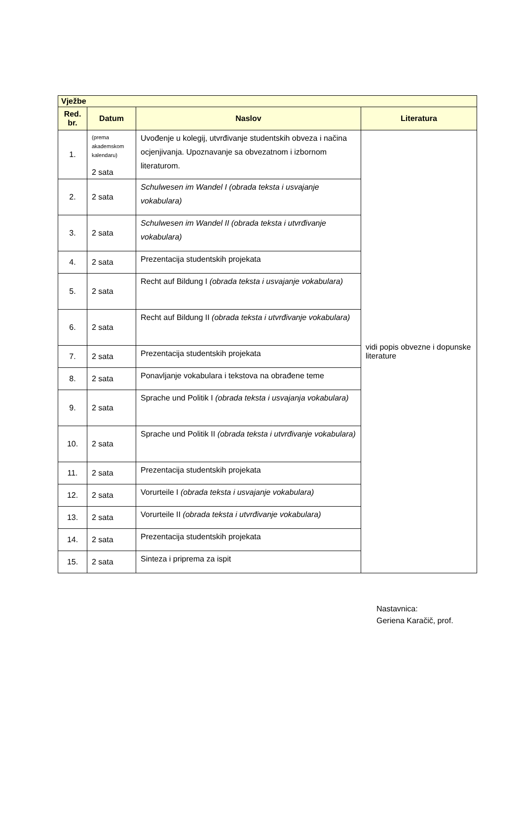| Vježbe | | | |
| --- | --- | --- | --- |
| Red. br. | Datum | Naslov | Literatura |
| 1. | (prema akademskom kalendaru) 2 sata | Uvođenje u kolegij, utvrđivanje studentskih obveza i načina ocjenjivanja. Upoznavanje sa obvezatnom i izbornom literaturom. | vidi popis obvezne i dopunske literature |
| 2. | 2 sata | Schulwesen im Wandel I (obrada teksta i usvajanje vokabulara) | |
| 3. | 2 sata | Schulwesen im Wandel II (obrada teksta i utvrđivanje vokabulara) | |
| 4. | 2 sata | Prezentacija studentskih projekata | |
| 5. | 2 sata | Recht auf Bildung I (obrada teksta i usvajanje vokabulara) | |
| 6. | 2 sata | Recht auf Bildung II (obrada teksta i utvrđivanje vokabulara) | |
| 7. | 2 sata | Prezentacija studentskih projekata | |
| 8. | 2 sata | Ponavljanje vokabulara i tekstova na obrađene teme | |
| 9. | 2 sata | Sprache und Politik I (obrada teksta i usvajanja vokabulara) | |
| 10. | 2 sata | Sprache und Politik II (obrada teksta i utvrđivanje vokabulara) | |
| 11. | 2 sata | Prezentacija studentskih projekata | |
| 12. | 2 sata | Vorurteile I (obrada teksta i usvajanje vokabulara) | |
| 13. | 2 sata | Vorurteile II (obrada teksta i utvrđivanje vokabulara) | |
| 14. | 2 sata | Prezentacija studentskih projekata | |
| 15. | 2 sata | Sinteza i priprema za ispit | |
Nastavnica:
Geriena Karačič, prof.